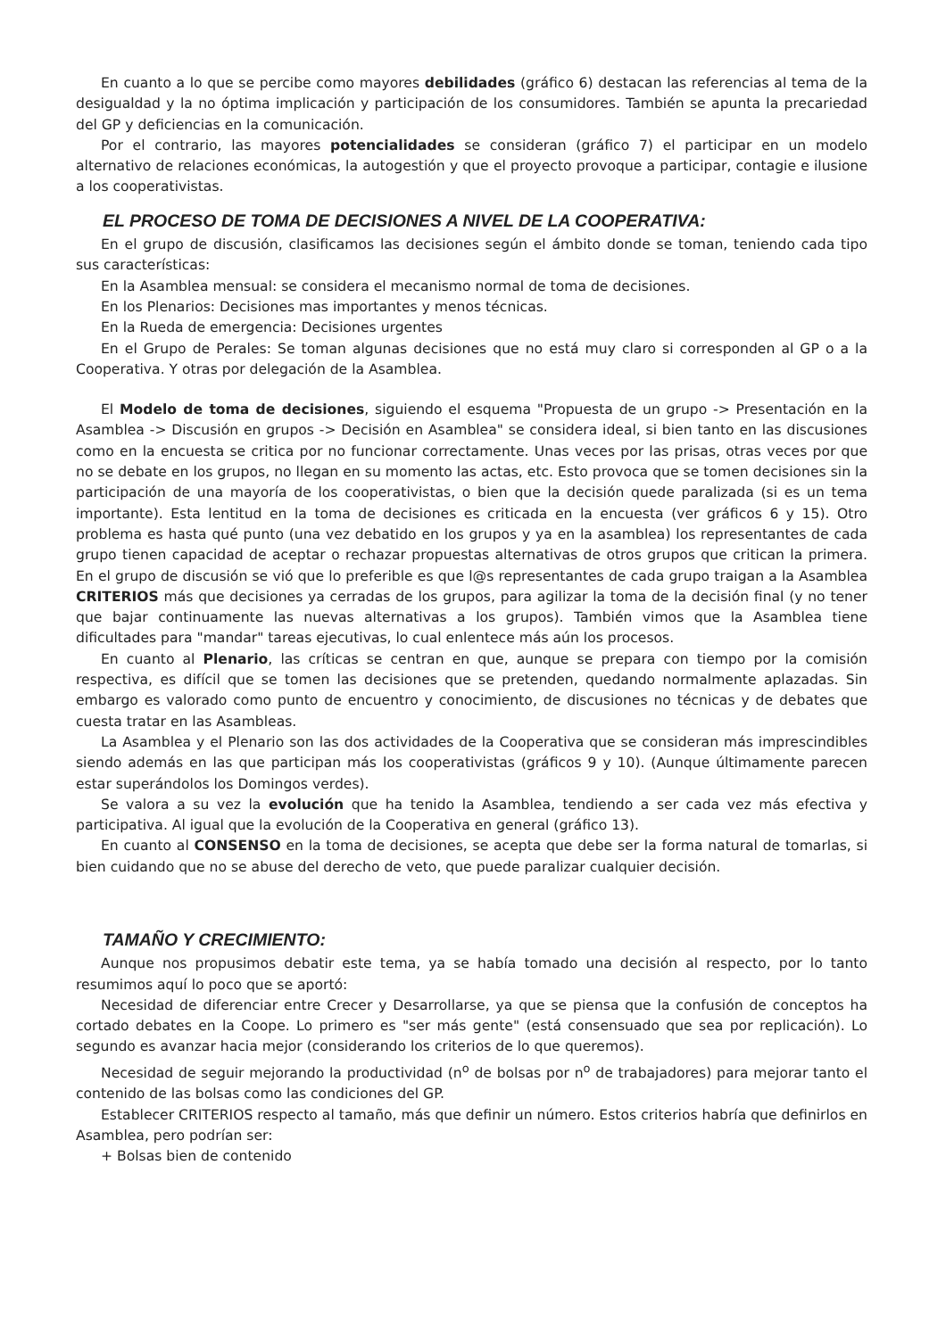En cuanto a lo que se percibe como mayores debilidades (gráfico 6) destacan las referencias al tema de la desigualdad y la no óptima implicación y participación de los consumidores. También se apunta la precariedad del GP y deficiencias en la comunicación.
Por el contrario, las mayores potencialidades se consideran (gráfico 7) el participar en un modelo alternativo de relaciones económicas, la autogestión y que el proyecto provoque a participar, contagie e ilusione a los cooperativistas.
EL PROCESO DE TOMA DE DECISIONES A NIVEL DE LA COOPERATIVA:
En el grupo de discusión, clasificamos las decisiones según el ámbito donde se toman, teniendo cada tipo sus características:
En la Asamblea mensual: se considera el mecanismo normal de toma de decisiones.
En los Plenarios: Decisiones mas importantes y menos técnicas.
En la Rueda de emergencia: Decisiones urgentes
En el Grupo de Perales: Se toman algunas decisiones que no está muy claro si corresponden al GP o a la Cooperativa. Y otras por delegación de la Asamblea.
El Modelo de toma de decisiones, siguiendo el esquema "Propuesta de un grupo -> Presentación en la Asamblea -> Discusión en grupos -> Decisión en Asamblea" se considera ideal, si bien tanto en las discusiones como en la encuesta se critica por no funcionar correctamente. Unas veces por las prisas, otras veces por que no se debate en los grupos, no llegan en su momento las actas, etc. Esto provoca que se tomen decisiones sin la participación de una mayoría de los cooperativistas, o bien que la decisión quede paralizada (si es un tema importante). Esta lentitud en la toma de decisiones es criticada en la encuesta (ver gráficos 6 y 15). Otro problema es hasta qué punto (una vez debatido en los grupos y ya en la asamblea) los representantes de cada grupo tienen capacidad de aceptar o rechazar propuestas alternativas de otros grupos que critican la primera. En el grupo de discusión se vió que lo preferible es que l@s representantes de cada grupo traigan a la Asamblea CRITERIOS más que decisiones ya cerradas de los grupos, para agilizar la toma de la decisión final (y no tener que bajar continuamente las nuevas alternativas a los grupos). También vimos que la Asamblea tiene dificultades para "mandar" tareas ejecutivas, lo cual enlentece más aún los procesos.
En cuanto al Plenario, las críticas se centran en que, aunque se prepara con tiempo por la comisión respectiva, es difícil que se tomen las decisiones que se pretenden, quedando normalmente aplazadas. Sin embargo es valorado como punto de encuentro y conocimiento, de discusiones no técnicas y de debates que cuesta tratar en las Asambleas.
La Asamblea y el Plenario son las dos actividades de la Cooperativa que se consideran más imprescindibles siendo además en las que participan más los cooperativistas (gráficos 9 y 10). (Aunque últimamente parecen estar superándolos los Domingos verdes).
Se valora a su vez la evolución que ha tenido la Asamblea, tendiendo a ser cada vez más efectiva y participativa. Al igual que la evolución de la Cooperativa en general (gráfico 13).
En cuanto al CONSENSO en la toma de decisiones, se acepta que debe ser la forma natural de tomarlas, si bien cuidando que no se abuse del derecho de veto, que puede paralizar cualquier decisión.
TAMAÑO Y CRECIMIENTO:
Aunque nos propusimos debatir este tema, ya se había tomado una decisión al respecto, por lo tanto resumimos aquí lo poco que se aportó:
Necesidad de diferenciar entre Crecer y Desarrollarse, ya que se piensa que la confusión de conceptos ha cortado debates en la Coope. Lo primero es "ser más gente" (está consensuado que sea por replicación). Lo segundo es avanzar hacia mejor (considerando los criterios de lo que queremos).
Necesidad de seguir mejorando la productividad (n<sup>o</sup> de bolsas por n<sup>o</sup> de trabajadores) para mejorar tanto el contenido de las bolsas como las condiciones del GP.
Establecer CRITERIOS respecto al tamaño, más que definir un número. Estos criterios habría que definirlos en Asamblea, pero podrían ser:
+ Bolsas bien de contenido